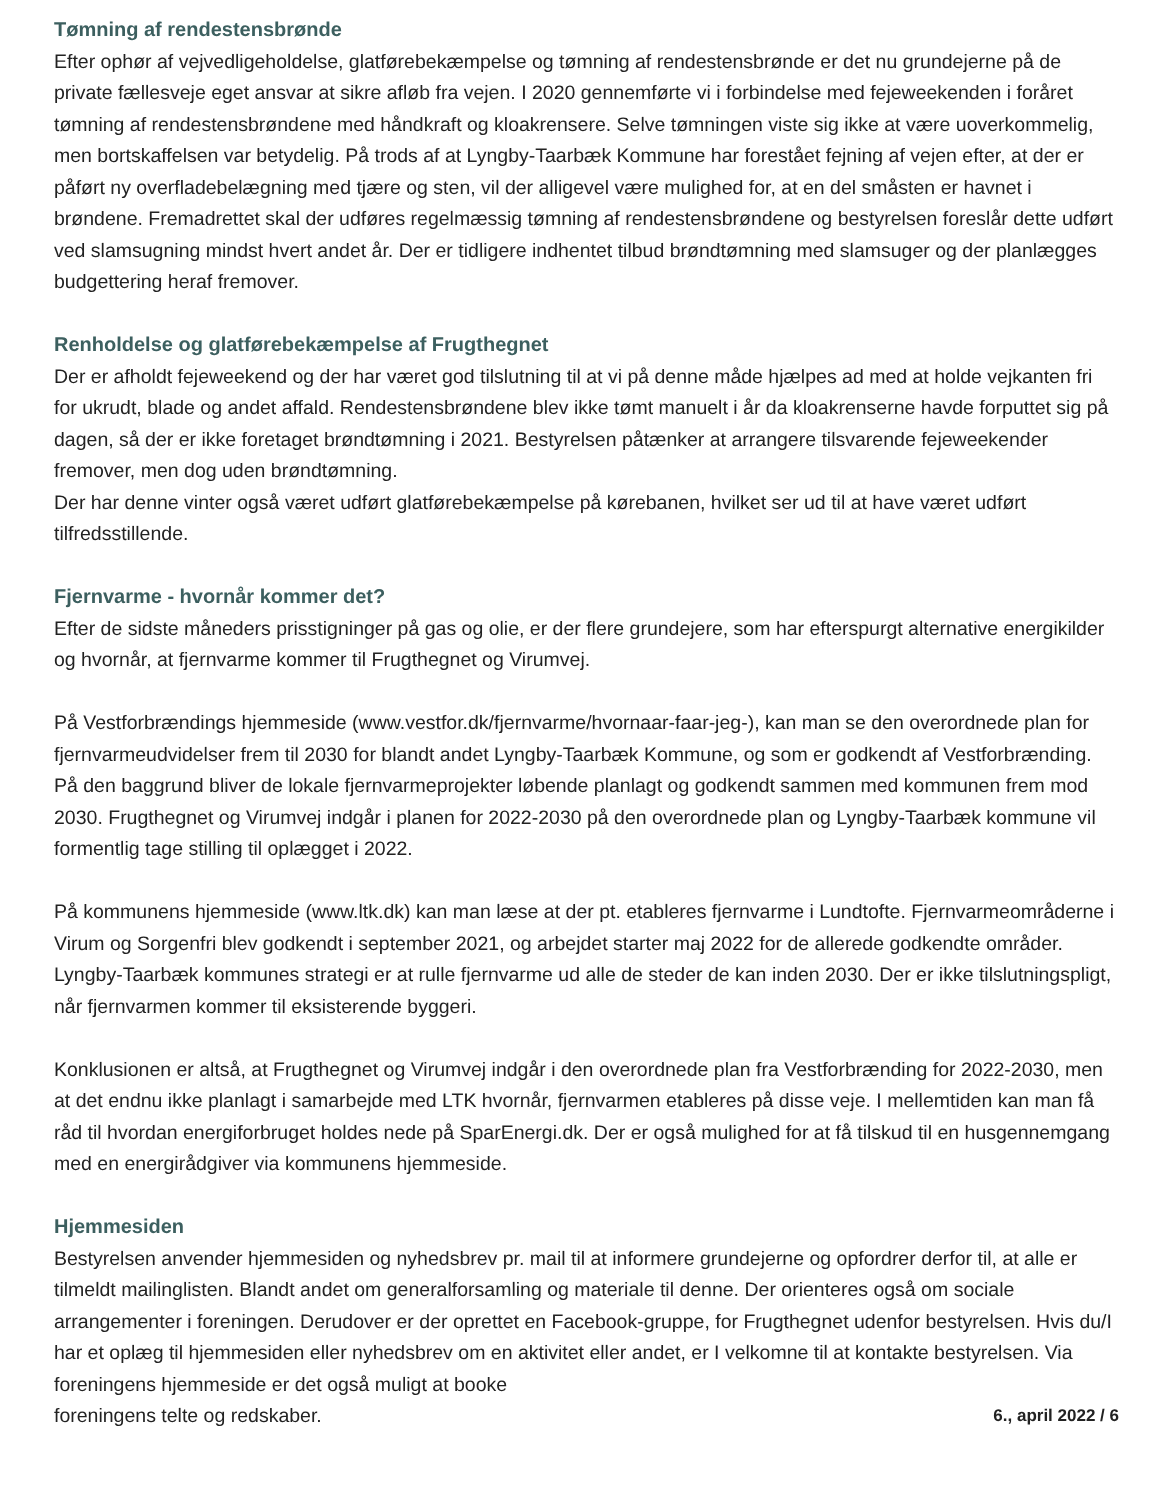Tømning af rendestensbrønde
Efter ophør af vejvedligeholdelse, glatførebekæmpelse og tømning af rendestensbrønde er det nu grundejerne på de private fællesveje eget ansvar at sikre afløb fra vejen. I 2020 gennemførte vi i forbindelse med fejeweekenden i foråret tømning af rendestensbrøndene med håndkraft og kloakrensere. Selve tømningen viste sig ikke at være uoverkommelig, men bortskaffelsen var betydelig. På trods af at Lyngby-Taarbæk Kommune har forestået fejning af vejen efter, at der er påført ny overfladebelægning med tjære og sten, vil der alligevel være mulighed for, at en del småsten er havnet i brøndene. Fremadrettet skal der udføres regelmæssig tømning af rendestensbrøndene og bestyrelsen foreslår dette udført ved slamsugning mindst hvert andet år. Der er tidligere indhentet tilbud brøndtømning med slamsuger og der planlægges budgettering heraf fremover.
Renholdelse og glatførebekæmpelse af Frugthegnet
Der er afholdt fejeweekend og der har været god tilslutning til at vi på denne måde hjælpes ad med at holde vejkanten fri for ukrudt, blade og andet affald. Rendestensbrøndene blev ikke tømt manuelt i år da kloakrenserne havde forputtet sig på dagen, så der er ikke foretaget brøndtømning i 2021. Bestyrelsen påtænker at arrangere tilsvarende fejeweekender fremover, men dog uden brøndtømning.
Der har denne vinter også været udført glatførebekæmpelse på kørebanen, hvilket ser ud til at have været udført tilfredsstillende.
Fjernvarme - hvornår kommer det?
Efter de sidste måneders prisstigninger på gas og olie, er der flere grundejere, som har efterspurgt alternative energikilder og hvornår, at fjernvarme kommer til Frugthegnet og Virumvej.
På Vestforbrændings hjemmeside (www.vestfor.dk/fjernvarme/hvornaar-faar-jeg-), kan man se den overordnede plan for fjernvarmeudvidelser frem til 2030 for blandt andet Lyngby-Taarbæk Kommune, og som er godkendt af Vestforbrænding. På den baggrund bliver de lokale fjernvarmeprojekter løbende planlagt og godkendt sammen med kommunen frem mod 2030. Frugthegnet og Virumvej indgår i planen for 2022-2030 på den overordnede plan og Lyngby-Taarbæk kommune vil formentlig tage stilling til oplægget i 2022.
På kommunens hjemmeside (www.ltk.dk) kan man læse at der pt. etableres fjernvarme i Lundtofte. Fjernvarmeområderne i Virum og Sorgenfri blev godkendt i september 2021, og arbejdet starter maj 2022 for de allerede godkendte områder. Lyngby-Taarbæk kommunes strategi er at rulle fjernvarme ud alle de steder de kan inden 2030. Der er ikke tilslutningspligt, når fjernvarmen kommer til eksisterende byggeri.
Konklusionen er altså, at Frugthegnet og Virumvej indgår i den overordnede plan fra Vestforbrænding for 2022-2030, men at det endnu ikke planlagt i samarbejde med LTK hvornår, fjernvarmen etableres på disse veje. I mellemtiden kan man få råd til hvordan energiforbruget holdes nede på SparEnergi.dk. Der er også mulighed for at få tilskud til en husgennemgang med en energirådgiver via kommunens hjemmeside.
Hjemmesiden
Bestyrelsen anvender hjemmesiden og nyhedsbrev pr. mail til at informere grundejerne og opfordrer derfor til, at alle er tilmeldt mailinglisten. Blandt andet om generalforsamling og materiale til denne. Der orienteres også om sociale arrangementer i foreningen. Derudover er der oprettet en Facebook-gruppe, for Frugthegnet udenfor bestyrelsen. Hvis du/I har et oplæg til hjemmesiden eller nyhedsbrev om en aktivitet eller andet, er I velkomne til at kontakte bestyrelsen. Via foreningens hjemmeside er det også muligt at booke
foreningens telte og redskaber. 6., april 2022 / 6